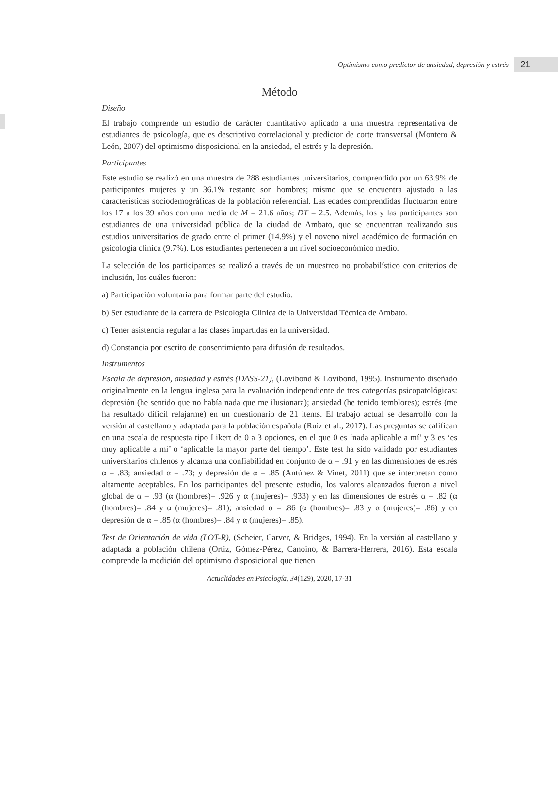Optimismo como predictor de ansiedad, depresión y estrés 21
Método
Diseño
El trabajo comprende un estudio de carácter cuantitativo aplicado a una muestra representativa de estudiantes de psicología, que es descriptivo correlacional y predictor de corte transversal (Montero & León, 2007) del optimismo disposicional en la ansiedad, el estrés y la depresión.
Participantes
Este estudio se realizó en una muestra de 288 estudiantes universitarios, comprendido por un 63.9% de participantes mujeres y un 36.1% restante son hombres; mismo que se encuentra ajustado a las características sociodemográficas de la población referencial. Las edades comprendidas fluctuaron entre los 17 a los 39 años con una media de M = 21.6 años; DT = 2.5. Además, los y las participantes son estudiantes de una universidad pública de la ciudad de Ambato, que se encuentran realizando sus estudios universitarios de grado entre el primer (14.9%) y el noveno nivel académico de formación en psicología clínica (9.7%). Los estudiantes pertenecen a un nivel socioeconómico medio.
La selección de los participantes se realizó a través de un muestreo no probabilístico con criterios de inclusión, los cuáles fueron:
a) Participación voluntaria para formar parte del estudio.
b) Ser estudiante de la carrera de Psicología Clínica de la Universidad Técnica de Ambato.
c) Tener asistencia regular a las clases impartidas en la universidad.
d) Constancia por escrito de consentimiento para difusión de resultados.
Instrumentos
Escala de depresión, ansiedad y estrés (DASS-21), (Lovibond & Lovibond, 1995). Instrumento diseñado originalmente en la lengua inglesa para la evaluación independiente de tres categorías psicopatológicas: depresión (he sentido que no había nada que me ilusionara); ansiedad (he tenido temblores); estrés (me ha resultado difícil relajarme) en un cuestionario de 21 ítems. El trabajo actual se desarrolló con la versión al castellano y adaptada para la población española (Ruiz et al., 2017). Las preguntas se califican en una escala de respuesta tipo Likert de 0 a 3 opciones, en el que 0 es ‘nada aplicable a mí’ y 3 es ‘es muy aplicable a mí’ o ‘aplicable la mayor parte del tiempo’. Este test ha sido validado por estudiantes universitarios chilenos y alcanza una confiabilidad en conjunto de α = .91 y en las dimensiones de estrés α = .83; ansiedad α = .73; y depresión de α = .85 (Antúnez & Vinet, 2011) que se interpretan como altamente aceptables. En los participantes del presente estudio, los valores alcanzados fueron a nivel global de α = .93 (α (hombres)= .926 y α (mujeres)= .933) y en las dimensiones de estrés α = .82 (α (hombres)= .84 y α (mujeres)= .81); ansiedad α = .86 (α (hombres)= .83 y α (mujeres)= .86) y en depresión de α = .85 (α (hombres)= .84 y α (mujeres)= .85).
Test de Orientación de vida (LOT-R), (Scheier, Carver, & Bridges, 1994). En la versión al castellano y adaptada a población chilena (Ortiz, Gómez-Pérez, Canoino, & Barrera-Herrera, 2016). Esta escala comprende la medición del optimismo disposicional que tienen
Actualidades en Psicología, 34(129), 2020, 17-31